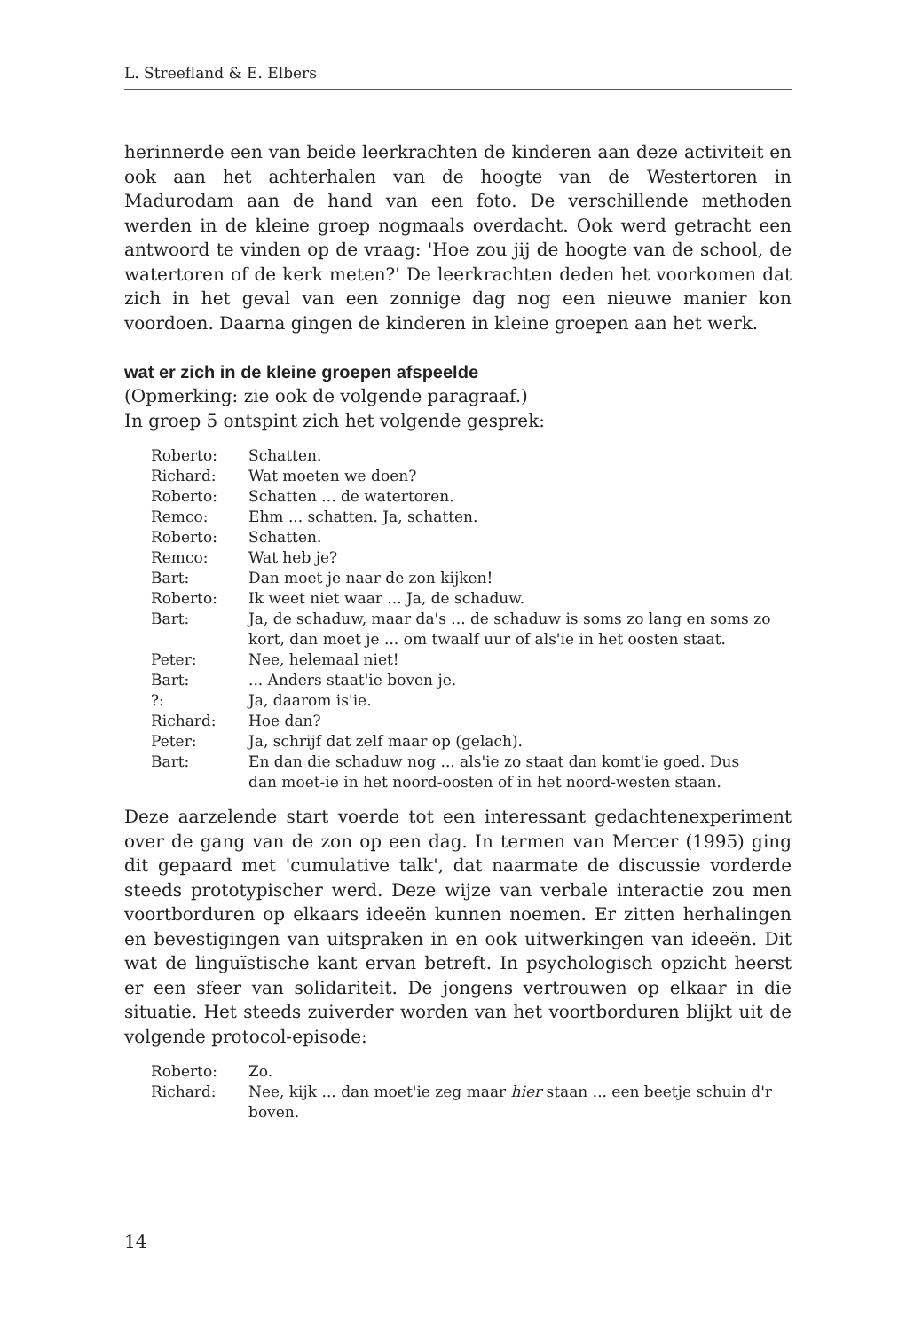L. Streefland & E. Elbers
herinnerde een van beide leerkrachten de kinderen aan deze activiteit en ook aan het achterhalen van de hoogte van de Westertoren in Madurodam aan de hand van een foto. De verschillende methoden werden in de kleine groep nogmaals overdacht. Ook werd getracht een antwoord te vinden op de vraag: 'Hoe zou jij de hoogte van de school, de watertoren of de kerk meten?' De leerkrachten deden het voorkomen dat zich in het geval van een zonnige dag nog een nieuwe manier kon voordoen. Daarna gingen de kinderen in kleine groepen aan het werk.
wat er zich in de kleine groepen afspeelde
(Opmerking: zie ook de volgende paragraaf.)
In groep 5 ontspint zich het volgende gesprek:
| Roberto: | Schatten. |
| Richard: | Wat moeten we doen? |
| Roberto: | Schatten ... de watertoren. |
| Remco: | Ehm ... schatten. Ja, schatten. |
| Roberto: | Schatten. |
| Remco: | Wat heb je? |
| Bart: | Dan moet je naar de zon kijken! |
| Roberto: | Ik weet niet waar ... Ja, de schaduw. |
| Bart: | Ja, de schaduw, maar da's ... de schaduw is soms zo lang en soms zo kort, dan moet je ... om twaalf uur of als'ie in het oosten staat. |
| Peter: | Nee, helemaal niet! |
| Bart: | ... Anders staat'ie boven je. |
| ?: | Ja, daarom is'ie. |
| Richard: | Hoe dan? |
| Peter: | Ja, schrijf dat zelf maar op (gelach). |
| Bart: | En dan die schaduw nog ... als'ie zo staat dan komt'ie goed. Dus dan moet-ie in het noord-oosten of in het noord-westen staan. |
Deze aarzelende start voerde tot een interessant gedachtenexperiment over de gang van de zon op een dag. In termen van Mercer (1995) ging dit gepaard met 'cumulative talk', dat naarmate de discussie vorderde steeds prototypischer werd. Deze wijze van verbale interactie zou men voortborduren op elkaars ideeën kunnen noemen. Er zitten herhalingen en bevestigingen van uitspraken in en ook uitwerkingen van ideeën. Dit wat de linguïstische kant ervan betreft. In psychologisch opzicht heerst er een sfeer van solidariteit. De jongens vertrouwen op elkaar in die situatie. Het steeds zuiverder worden van het voortborduren blijkt uit de volgende protocol-episode:
| Roberto: | Zo. |
| Richard: | Nee, kijk ... dan moet'ie zeg maar hier staan ... een beetje schuin d'r boven. |
14